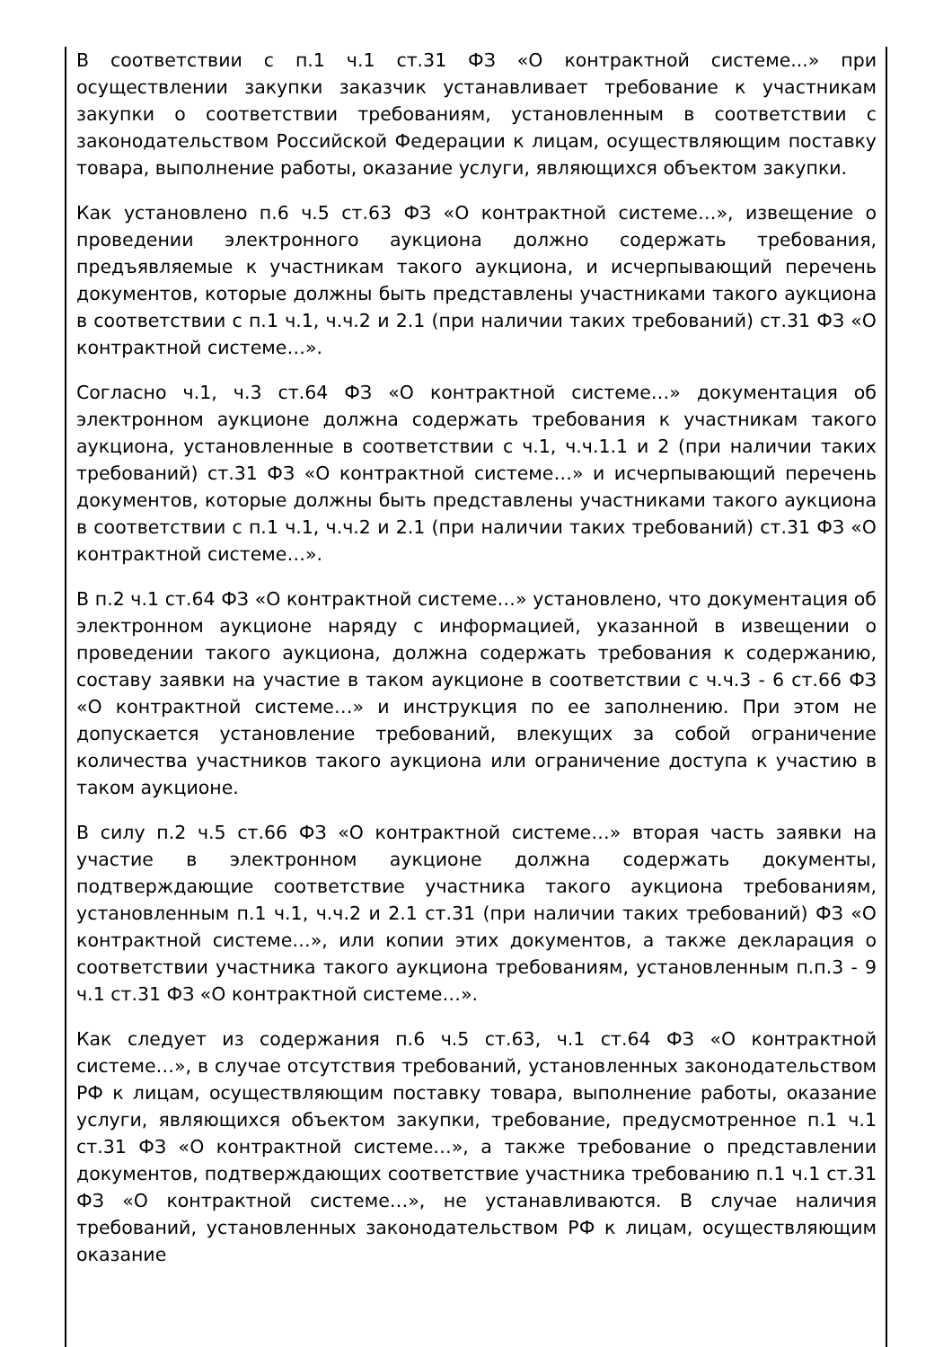В соответствии с п.1 ч.1 ст.31 ФЗ «О контрактной системе...» при осуществлении закупки заказчик устанавливает требование к участникам закупки о соответствии требованиям, установленным в соответствии с законодательством Российской Федерации к лицам, осуществляющим поставку товара, выполнение работы, оказание услуги, являющихся объектом закупки.
Как установлено п.6 ч.5 ст.63 ФЗ «О контрактной системе…», извещение о проведении электронного аукциона должно содержать требования, предъявляемые к участникам такого аукциона, и исчерпывающий перечень документов, которые должны быть представлены участниками такого аукциона в соответствии с п.1 ч.1, ч.ч.2 и 2.1 (при наличии таких требований) ст.31 ФЗ «О контрактной системе…».
Согласно ч.1, ч.3 ст.64 ФЗ «О контрактной системе…» документация об электронном аукционе должна содержать требования к участникам такого аукциона, установленные в соответствии с ч.1, ч.ч.1.1 и 2 (при наличии таких требований) ст.31 ФЗ «О контрактной системе…» и исчерпывающий перечень документов, которые должны быть представлены участниками такого аукциона в соответствии с п.1 ч.1, ч.ч.2 и 2.1 (при наличии таких требований) ст.31 ФЗ «О контрактной системе…».
В п.2 ч.1 ст.64 ФЗ «О контрактной системе…» установлено, что документация об электронном аукционе наряду с информацией, указанной в извещении о проведении такого аукциона, должна содержать требования к содержанию, составу заявки на участие в таком аукционе в соответствии с ч.ч.3 - 6 ст.66 ФЗ «О контрактной системе…» и инструкция по ее заполнению. При этом не допускается установление требований, влекущих за собой ограничение количества участников такого аукциона или ограничение доступа к участию в таком аукционе.
В силу п.2 ч.5 ст.66 ФЗ «О контрактной системе…» вторая часть заявки на участие в электронном аукционе должна содержать документы, подтверждающие соответствие участника такого аукциона требованиям, установленным п.1 ч.1, ч.ч.2 и 2.1 ст.31 (при наличии таких требований) ФЗ «О контрактной системе…», или копии этих документов, а также декларация о соответствии участника такого аукциона требованиям, установленным п.п.3 - 9 ч.1 ст.31 ФЗ «О контрактной системе…».
Как следует из содержания п.6 ч.5 ст.63, ч.1 ст.64 ФЗ «О контрактной системе…», в случае отсутствия требований, установленных законодательством РФ к лицам, осуществляющим поставку товара, выполнение работы, оказание услуги, являющихся объектом закупки, требование, предусмотренное п.1 ч.1 ст.31 ФЗ «О контрактной системе…», а также требование о представлении документов, подтверждающих соответствие участника требованию п.1 ч.1 ст.31 ФЗ «О контрактной системе…», не устанавливаются. В случае наличия требований, установленных законодательством РФ к лицам, осуществляющим оказание